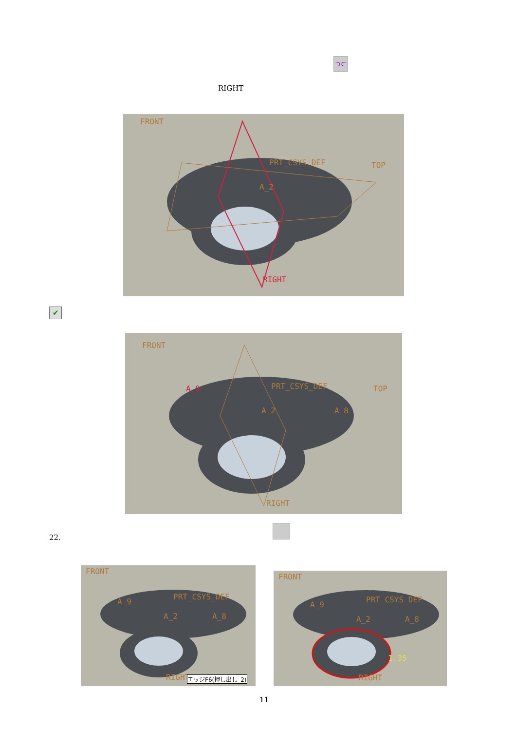⊃⊂
RIGHT
FRONT
PRT_CSYS_DEF TOP
A_2
RIGHT
✔
FRONT
PRT_CSYS_DEF TOP A_9
A_2 A_8
RIGHT
22.
FRONT
PRT_CSYS_DEF
A_9
A_2 A_8
RIGHT エッジF6(押し出し_2)
FRONT
PRT_CSYS_DEF
A_9
A_2 A_8
1.35
RIGHT
11